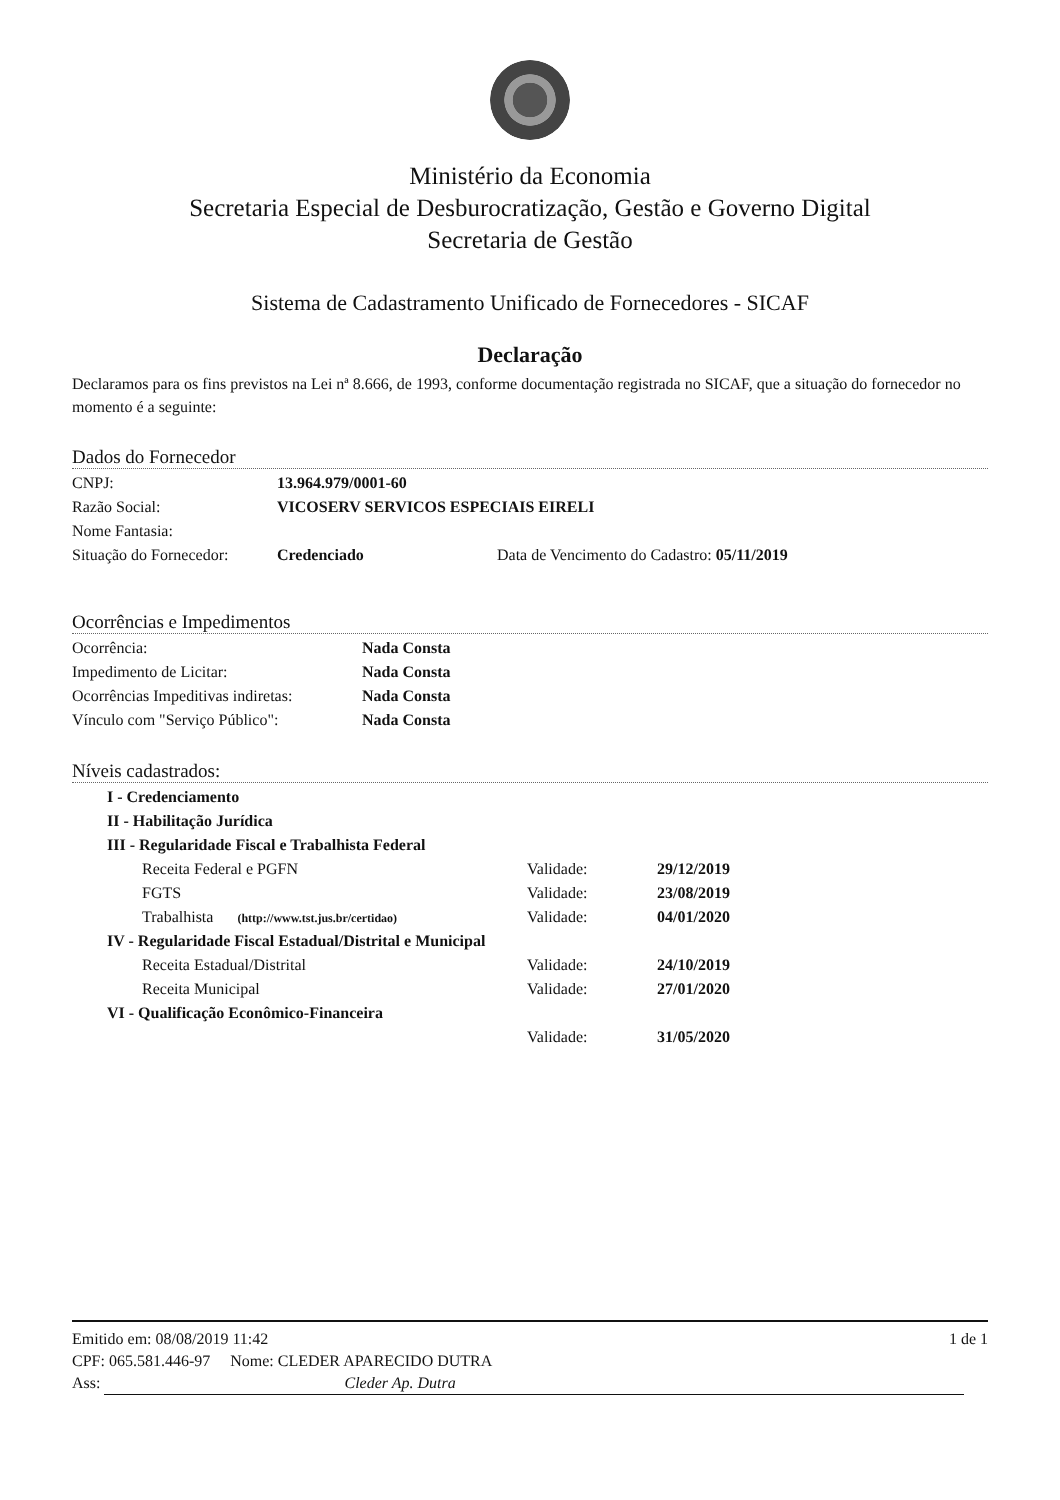Ministério da Economia
Secretaria Especial de Desburocratização, Gestão e Governo Digital
Secretaria de Gestão
Sistema de Cadastramento Unificado de Fornecedores - SICAF
Declaração
Declaramos para os fins previstos na Lei nª 8.666, de 1993, conforme documentação registrada no SICAF, que a situação do fornecedor no momento é a seguinte:
Dados do Fornecedor
| CNPJ: | 13.964.979/0001-60 | |
| Razão Social: | VICOSERV SERVICOS ESPECIAIS EIRELI | |
| Nome Fantasia: | | |
| Situação do Fornecedor: | Credenciado | Data de Vencimento do Cadastro: 05/11/2019 |
Ocorrências e Impedimentos
| Ocorrência: | Nada Consta |
| Impedimento de Licitar: | Nada Consta |
| Ocorrências Impeditivas indiretas: | Nada Consta |
| Vínculo com "Serviço Público": | Nada Consta |
Níveis cadastrados:
| I - Credenciamento | | |
| II - Habilitação Jurídica | | |
| III - Regularidade Fiscal e Trabalhista Federal | | |
| Receita Federal e PGFN | Validade: | 29/12/2019 |
| FGTS | Validade: | 23/08/2019 |
| Trabalhista (http://www.tst.jus.br/certidao) | Validade: | 04/01/2020 |
| IV - Regularidade Fiscal Estadual/Distrital e Municipal | | |
| Receita Estadual/Distrital | Validade: | 24/10/2019 |
| Receita Municipal | Validade: | 27/01/2020 |
| VI - Qualificação Econômico-Financeira | | |
| | Validade: | 31/05/2020 |
Emitido em: 08/08/2019 11:42 1 de 1
CPF: 065.581.446-97 Nome: CLEDER APARECIDO DUTRA
Ass: Cleder Ap. Dutra